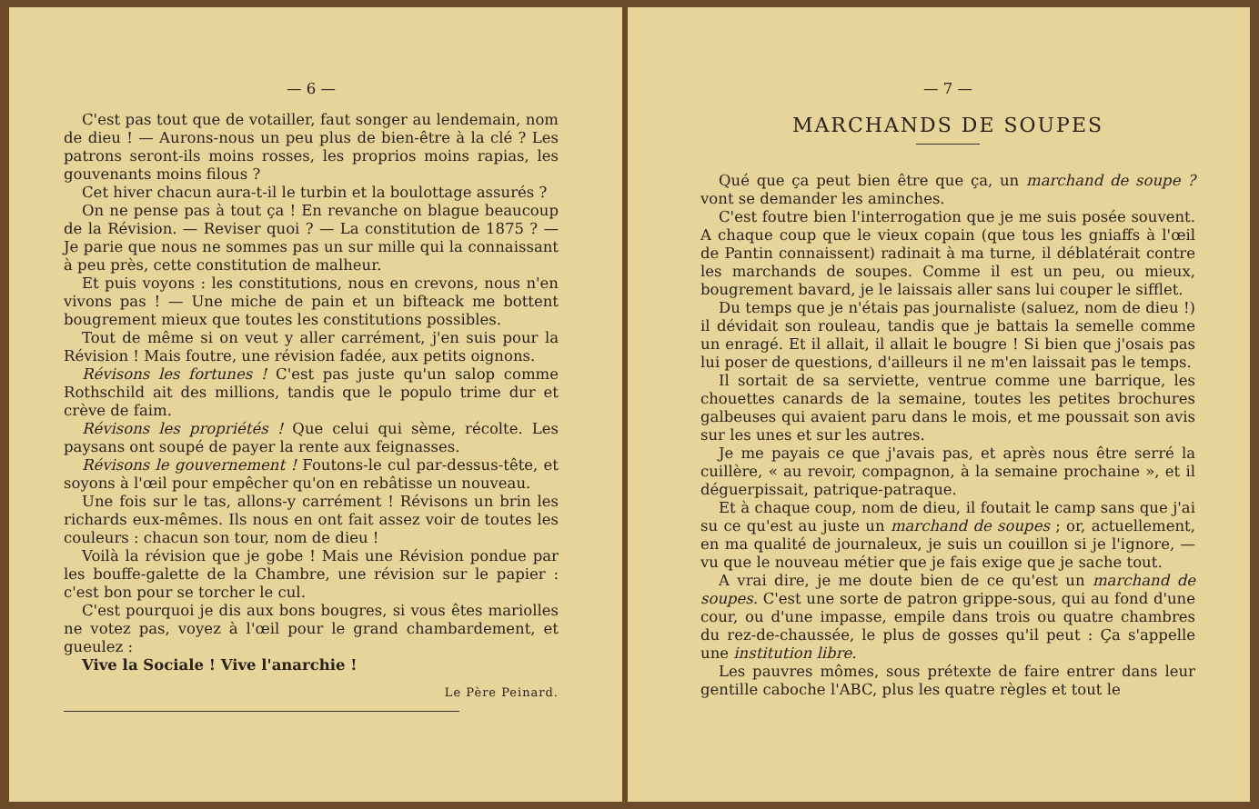— 6 —
C'est pas tout que de votailler, faut songer au lendemain, nom de dieu ! — Aurons-nous un peu plus de bien-être à la clé ? Les patrons seront-ils moins rosses, les proprios moins rapias, les gouvenants moins filous ?
Cet hiver chacun aura-t-il le turbin et la boulottage assurés ?
On ne pense pas à tout ça ! En revanche on blague beaucoup de la Révision. — Reviser quoi ? — La constitution de 1875 ? — Je parie que nous ne sommes pas un sur mille qui la connaissant à peu près, cette constitution de malheur.
Et puis voyons : les constitutions, nous en crevons, nous n'en vivons pas ! — Une miche de pain et un bifteack me bottent bougrement mieux que toutes les constitutions possibles.
Tout de même si on veut y aller carrément, j'en suis pour la Révision ! Mais foutre, une révision fadée, aux petits oignons.
Révisons les fortunes ! C'est pas juste qu'un salop comme Rothschild ait des millions, tandis que le populo trime dur et crève de faim.
Révisons les propriétés ! Que celui qui sème, récolte. Les paysans ont soupé de payer la rente aux feignasses.
Révisons le gouvernement ! Foutons-le cul par-dessus-tête, et soyons à l'œil pour empêcher qu'on en rebâtisse un nouveau.
Une fois sur le tas, allons-y carrément ! Révisons un brin les richards eux-mêmes. Ils nous en ont fait assez voir de toutes les couleurs : chacun son tour, nom de dieu !
Voilà la révision que je gobe ! Mais une Révision pondue par les bouffe-galette de la Chambre, une révision sur le papier : c'est bon pour se torcher le cul.
C'est pourquoi je dis aux bons bougres, si vous êtes mariolles ne votez pas, voyez à l'œil pour le grand chambardement, et gueulez :
Vive la Sociale ! Vive l'anarchie !
Le Père Peinard.
— 7 —
MARCHANDS DE SOUPES
Qué que ça peut bien être que ça, un marchand de soupe ? vont se demander les aminches.
C'est foutre bien l'interrogation que je me suis posée souvent. A chaque coup que le vieux copain (que tous les gniaffs à l'œil de Pantin connaissent) radinait à ma turne, il déblatérait contre les marchands de soupes. Comme il est un peu, ou mieux, bougrement bavard, je le laissais aller sans lui couper le sifflet.
Du temps que je n'étais pas journaliste (saluez, nom de dieu !) il dévidait son rouleau, tandis que je battais la semelle comme un enragé. Et il allait, il allait le bougre ! Si bien que j'osais pas lui poser de questions, d'ailleurs il ne m'en laissait pas le temps.
Il sortait de sa serviette, ventrue comme une barrique, les chouettes canards de la semaine, toutes les petites brochures galbeuses qui avaient paru dans le mois, et me poussait son avis sur les unes et sur les autres.
Je me payais ce que j'avais pas, et après nous être serré la cuillère, « au revoir, compagnon, à la semaine prochaine », et il déguerpissait, patrique-patraque.
Et à chaque coup, nom de dieu, il foutait le camp sans que j'ai su ce qu'est au juste un marchand de soupes ; or, actuellement, en ma qualité de journaleux, je suis un couillon si je l'ignore, — vu que le nouveau métier que je fais exige que je sache tout.
A vrai dire, je me doute bien de ce qu'est un marchand de soupes. C'est une sorte de patron grippe-sous, qui au fond d'une cour, ou d'une impasse, empile dans trois ou quatre chambres du rez-de-chaussée, le plus de gosses qu'il peut : Ça s'appelle une institution libre.
Les pauvres mômes, sous prétexte de faire entrer dans leur gentille caboche l'ABC, plus les quatre règles et tout le